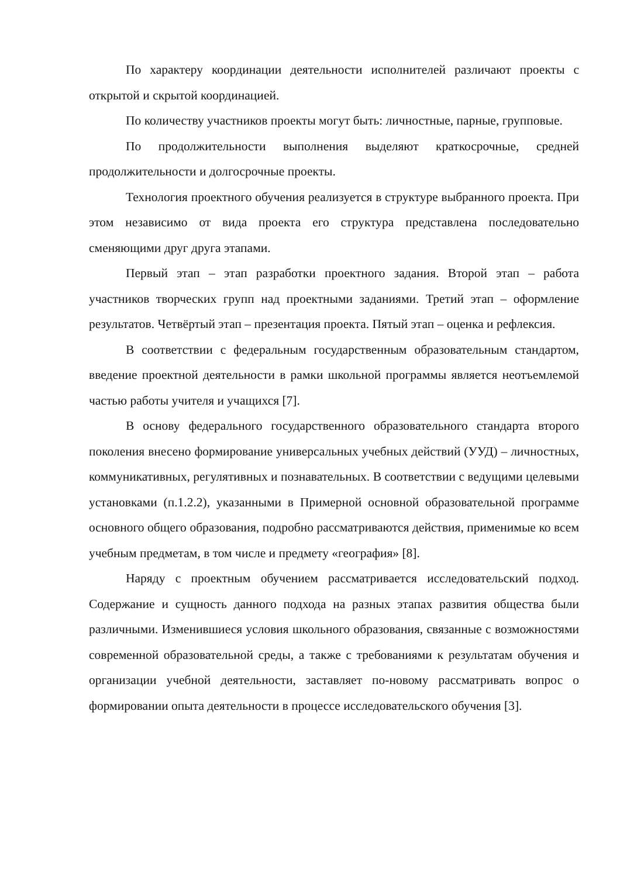По характеру координации деятельности исполнителей различают проекты с открытой и скрытой координацией.
По количеству участников проекты могут быть: личностные, парные, групповые.
По продолжительности выполнения выделяют краткосрочные, средней продолжительности и долгосрочные проекты.
Технология проектного обучения реализуется в структуре выбранного проекта. При этом независимо от вида проекта его структура представлена последовательно сменяющими друг друга этапами.
Первый этап – этап разработки проектного задания. Второй этап – работа участников творческих групп над проектными заданиями. Третий этап – оформление результатов. Четвёртый этап – презентация проекта. Пятый этап – оценка и рефлексия.
В соответствии с федеральным государственным образовательным стандартом, введение проектной деятельности в рамки школьной программы является неотъемлемой частью работы учителя и учащихся [7].
В основу федерального государственного образовательного стандарта второго поколения внесено формирование универсальных учебных действий (УУД) – личностных, коммуникативных, регулятивных и познавательных. В соответствии с ведущими целевыми установками (п.1.2.2), указанными в Примерной основной образовательной программе основного общего образования, подробно рассматриваются действия, применимые ко всем учебным предметам, в том числе и предмету «география» [8].
Наряду с проектным обучением рассматривается исследовательский подход. Содержание и сущность данного подхода на разных этапах развития общества были различными. Изменившиеся условия школьного образования, связанные с возможностями современной образовательной среды, а также с требованиями к результатам обучения и организации учебной деятельности, заставляет по-новому рассматривать вопрос о формировании опыта деятельности в процессе исследовательского обучения [3].